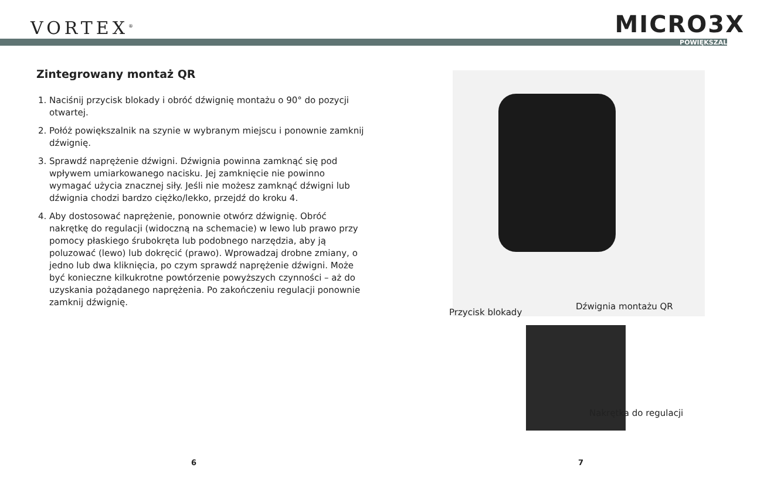VORTEX<sup>®</sup> MICRO3X
POWIĘKSZALNIK
Zintegrowany montaż QR
1. Naciśnij przycisk blokady i obróć dźwignię montażu o 90° do pozycji otwartej.
2. Połóż powiększalnik na szynie w wybranym miejscu i ponownie zamknij dźwignię.
3. Sprawdź naprężenie dźwigni. Dźwignia powinna zamknąć się pod wpływem umiarkowanego nacisku. Jej zamknięcie nie powinno wymagać użycia znacznej siły. Jeśli nie możesz zamknąć dźwigni lub dźwignia chodzi bardzo ciężko/lekko, przejdź do kroku 4.
4. Aby dostosować naprężenie, ponownie otwórz dźwignię. Obróć nakrętkę do regulacji (widoczną na schemacie) w lewo lub prawo przy pomocy płaskiego śrubokręta lub podobnego narzędzia, aby ją poluzować (lewo) lub dokręcić (prawo). Wprowadzaj drobne zmiany, o jedno lub dwa kliknięcia, po czym sprawdź naprężenie dźwigni. Może być konieczne kilkukrotne powtórzenie powyższych czynności – aż do uzyskania pożądanego naprężenia. Po zakończeniu regulacji ponownie zamknij dźwignię.
Przycisk blokady
Dźwignia montażu QR
Nakrętka do regulacji
6 7